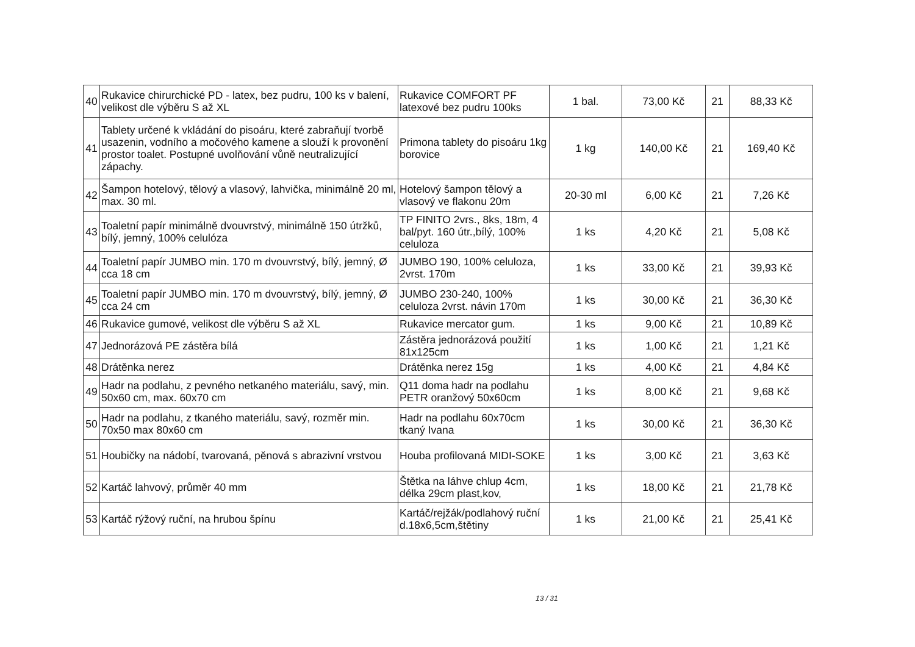| 40 | Rukavice chirurchické PD - latex, bez pudru, 100 ks v balení, velikost dle výběru S až XL | Rukavice COMFORT PF latexové bez pudru 100ks | 1 bal. | 73,00 Kč | 21 | 88,33 Kč |
| 41 | Tablety určené k vkládání do pisoáru, které zabraňují tvorbě usazenin, vodního a močového kamene a slouží k provonění prostor toalet. Postupné uvolňování vůně neutralizující zápachy. | Primona tablety do pisoáru 1kg borovice | 1 kg | 140,00 Kč | 21 | 169,40 Kč |
| 42 | Šampon hotelový, tělový a vlasový, lahvička, minimálně 20 ml, max. 30 ml. | Hotelový šampon tělový a vlasový ve flakonu 20m | 20-30 ml | 6,00 Kč | 21 | 7,26 Kč |
| 43 | Toaletní papír minimálně dvouvrstvý, minimálně 150 útržků, bílý, jemný, 100% celulóza | TP FINITO 2vrs., 8ks, 18m, 4 bal/pyt. 160 útr.,bílý, 100% celuloza | 1 ks | 4,20 Kč | 21 | 5,08 Kč |
| 44 | Toaletní papír JUMBO min. 170 m dvouvrstvý, bílý, jemný, Ø cca 18 cm | JUMBO 190, 100% celuloza, 2vrst. 170m | 1 ks | 33,00 Kč | 21 | 39,93 Kč |
| 45 | Toaletní papír JUMBO min. 170 m dvouvrstvý, bílý, jemný, Ø cca 24 cm | JUMBO 230-240, 100% celuloza 2vrst. návin 170m | 1 ks | 30,00 Kč | 21 | 36,30 Kč |
| 46 | Rukavice gumové, velikost dle výběru S až XL | Rukavice mercator gum. | 1 ks | 9,00 Kč | 21 | 10,89 Kč |
| 47 | Jednorázová PE zástěra bílá | Zástěra jednorázová použití 81x125cm | 1 ks | 1,00 Kč | 21 | 1,21 Kč |
| 48 | Drátěnka nerez | Drátěnka nerez 15g | 1 ks | 4,00 Kč | 21 | 4,84 Kč |
| 49 | Hadr na podlahu, z pevného netkaného materiálu, savý, min. 50x60 cm, max. 60x70 cm | Q11 doma hadr na podlahu PETR oranžový 50x60cm | 1 ks | 8,00 Kč | 21 | 9,68 Kč |
| 50 | Hadr na podlahu, z tkaného materiálu, savý, rozměr min. 70x50 max 80x60 cm | Hadr na podlahu 60x70cm tkaný Ivana | 1 ks | 30,00 Kč | 21 | 36,30 Kč |
| 51 | Houbičky na nádobí, tvarovaná, pěnová s abrazivní vrstvou | Houba profilovaná MIDI-SOKE | 1 ks | 3,00 Kč | 21 | 3,63 Kč |
| 52 | Kartáč lahvový, průměr 40 mm | Štětka na láhve chlup 4cm, délka 29cm plast,kov, | 1 ks | 18,00 Kč | 21 | 21,78 Kč |
| 53 | Kartáč rýžový ruční, na hrubou špínu | Kartáč/rejžák/podlahový ruční d.18x6,5cm,štětiny | 1 ks | 21,00 Kč | 21 | 25,41 Kč |
13 / 31